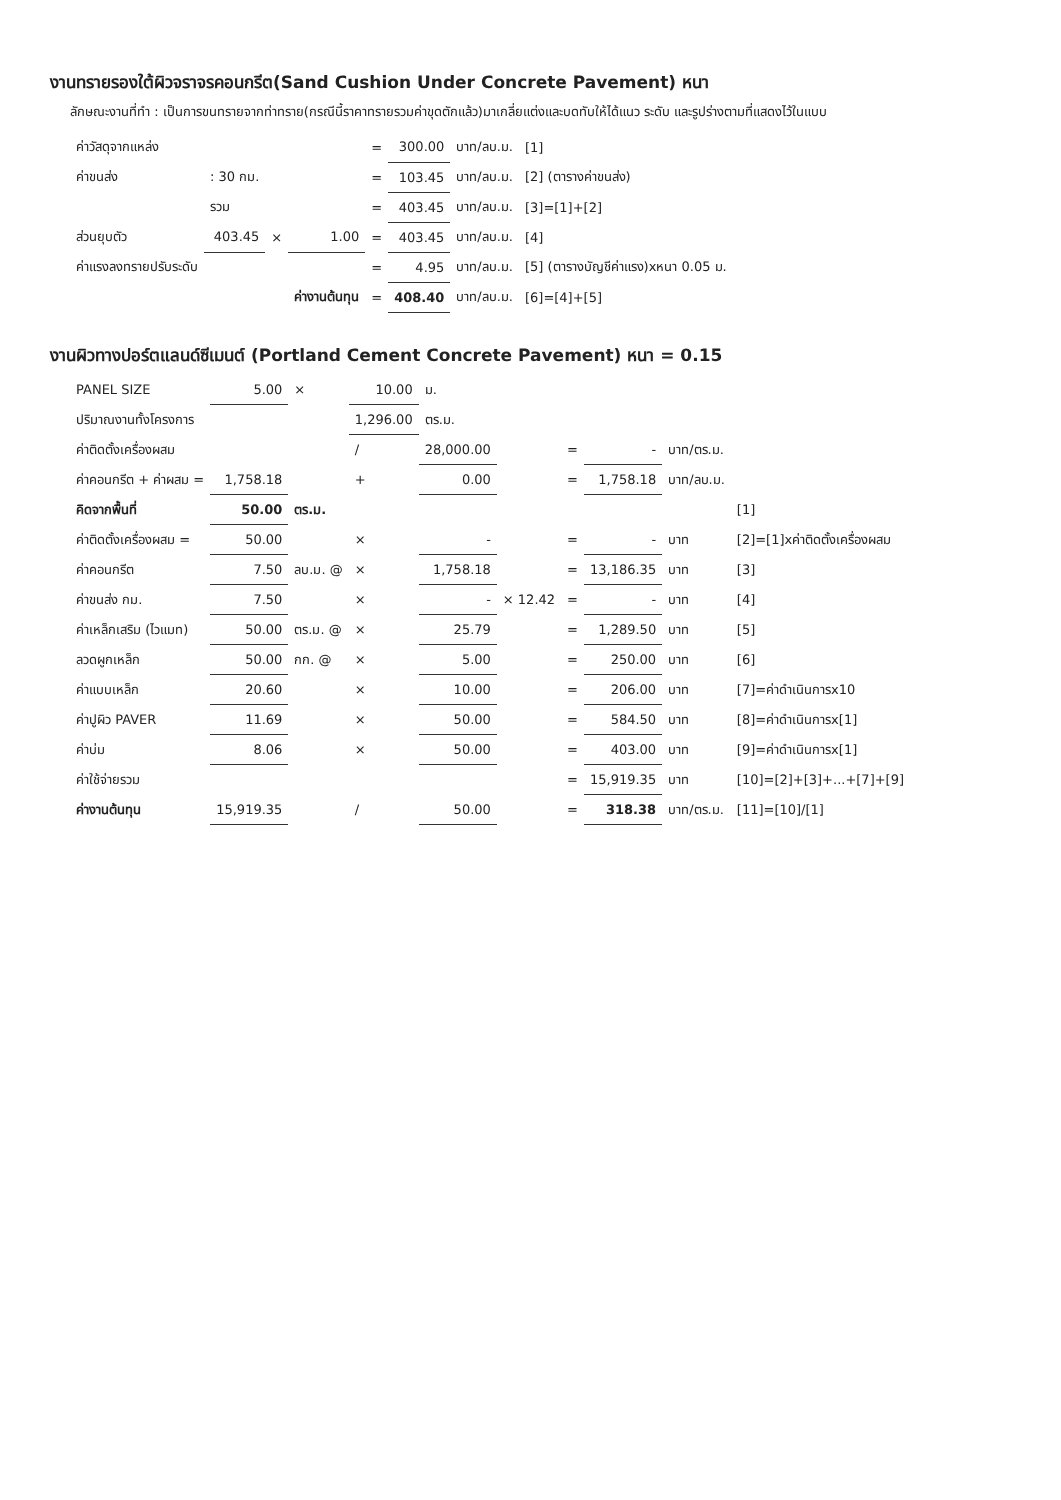งานทรายรองใต้ผิวจราจรคอนกรีต(Sand Cushion Under Concrete Pavement) หนา
ลักษณะงานที่ทำ : เป็นการขนทรายจากท่าทราย(กรณีนี้ราคาทรายรวมค่าขุดตักแล้ว)มาเกลี่ยแต่งและบดทับให้ได้แนว ระดับ และรูปร่างตามที่แสดงไว้ในแบบ
| ค่าวัสดุจากแหล่ง | | | | = | 300.00 | บาท/ลบ.ม. | [1] |
| ค่าขนส่ง | : 30 กม. | | | = | 103.45 | บาท/ลบ.ม. | [2] (ตารางค่าขนส่ง) |
| | รวม | | | = | 403.45 | บาท/ลบ.ม. | [3]=[1]+[2] |
| ส่วนยุบตัว | 403.45 | × | 1.00 | = | 403.45 | บาท/ลบ.ม. | [4] |
| ค่าแรงลงทรายปรับระดับ | | | | = | 4.95 | บาท/ลบ.ม. | [5] (ตารางบัญชีค่าแรง)xหนา 0.05 ม. |
| | | | ค่างานต้นทุน | = | 408.40 | บาท/ลบ.ม. | [6]=[4]+[5] |
งานผิวทางปอร์ตแลนด์ซีเมนต์ (Portland Cement Concrete Pavement) หนา = 0.15
| PANEL SIZE | 5.00 | × | 10.00 | ม. | | | | | |
| ปริมาณงานทั้งโครงการ | | | 1,296.00 | ตร.ม. | | | | | |
| ค่าติดตั้งเครื่องผสม | | | / | 28,000.00 | | = | - | บาท/ตร.ม. | |
| ค่าคอนกรีต + ค่าผสม = | 1,758.18 | | + | 0.00 | | = | 1,758.18 | บาท/ลบ.ม. | |
| คิดจากพื้นที่ | 50.00 | ตร.ม. | | | | | | | [1] |
| ค่าติดตั้งเครื่องผสม = | 50.00 | | × | - | | = | - | บาท | [2]=[1]xค่าติดตั้งเครื่องผสม |
| ค่าคอนกรีต | 7.50 | ลบ.ม. @ | × | 1,758.18 | | = | 13,186.35 | บาท | [3] |
| ค่าขนส่ง กม. | 7.50 | | × | - | × 12.42 | = | - | บาท | [4] |
| ค่าเหล็กเสริม (ไวแมท) | 50.00 | ตร.ม. @ | × | 25.79 | | = | 1,289.50 | บาท | [5] |
| ลวดผูกเหล็ก | 50.00 | กก. @ | × | 5.00 | | = | 250.00 | บาท | [6] |
| ค่าแบบเหล็ก | 20.60 | | × | 10.00 | | = | 206.00 | บาท | [7]=ค่าดำเนินการx10 |
| ค่าปูผิว PAVER | 11.69 | | × | 50.00 | | = | 584.50 | บาท | [8]=ค่าดำเนินการx[1] |
| ค่าบ่ม | 8.06 | | × | 50.00 | | = | 403.00 | บาท | [9]=ค่าดำเนินการx[1] |
| ค่าใช้จ่ายรวม | | | | | | = | 15,919.35 | บาท | [10]=[2]+[3]+...+[7]+[9] |
| ค่างานต้นทุน | 15,919.35 | | / | 50.00 | | = | 318.38 | บาท/ตร.ม. | [11]=[10]/[1] |